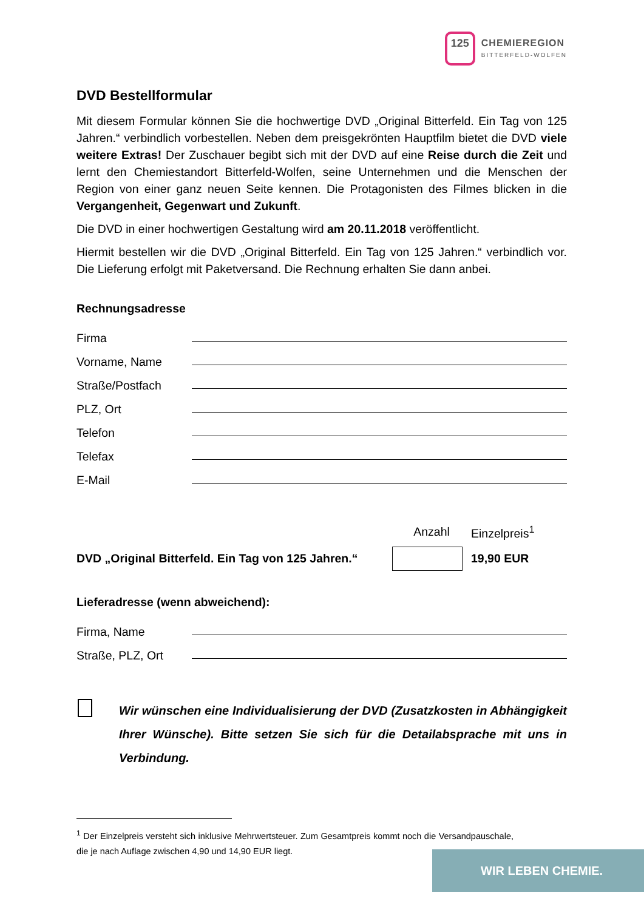125
CHEMIEREGION
BITTERFELD-WOLFEN
DVD Bestellformular
Mit diesem Formular können Sie die hochwertige DVD „Original Bitterfeld. Ein Tag von 125 Jahren.“ verbindlich vorbestellen. Neben dem preisgekrönten Hauptfilm bietet die DVD viele weitere Extras! Der Zuschauer begibt sich mit der DVD auf eine Reise durch die Zeit und lernt den Chemiestandort Bitterfeld-Wolfen, seine Unternehmen und die Menschen der Region von einer ganz neuen Seite kennen. Die Protagonisten des Filmes blicken in die Vergangenheit, Gegenwart und Zukunft.
Die DVD in einer hochwertigen Gestaltung wird am 20.11.2018 veröffentlicht.
Hiermit bestellen wir die DVD „Original Bitterfeld. Ein Tag von 125 Jahren.“ verbindlich vor. Die Lieferung erfolgt mit Paketversand. Die Rechnung erhalten Sie dann anbei.
Rechnungsadresse
Firma
Vorname, Name
Straße/Postfach
PLZ, Ort
Telefon
Telefax
E-Mail
Anzahl
Einzelpreis<sup>1</sup>
DVD „Original Bitterfeld. Ein Tag von 125 Jahren.“
19,90 EUR
Lieferadresse (wenn abweichend):
Firma, Name
Straße, PLZ, Ort
Wir wünschen eine Individualisierung der DVD (Zusatzkosten in Abhängigkeit Ihrer Wünsche). Bitte setzen Sie sich für die Detailabsprache mit uns in Verbindung.
<sup>1</sup> Der Einzelpreis versteht sich inklusive Mehrwertsteuer. Zum Gesamtpreis kommt noch die Versandpauschale, die je nach Auflage zwischen 4,90 und 14,90 EUR liegt.
WIR LEBEN CHEMIE.